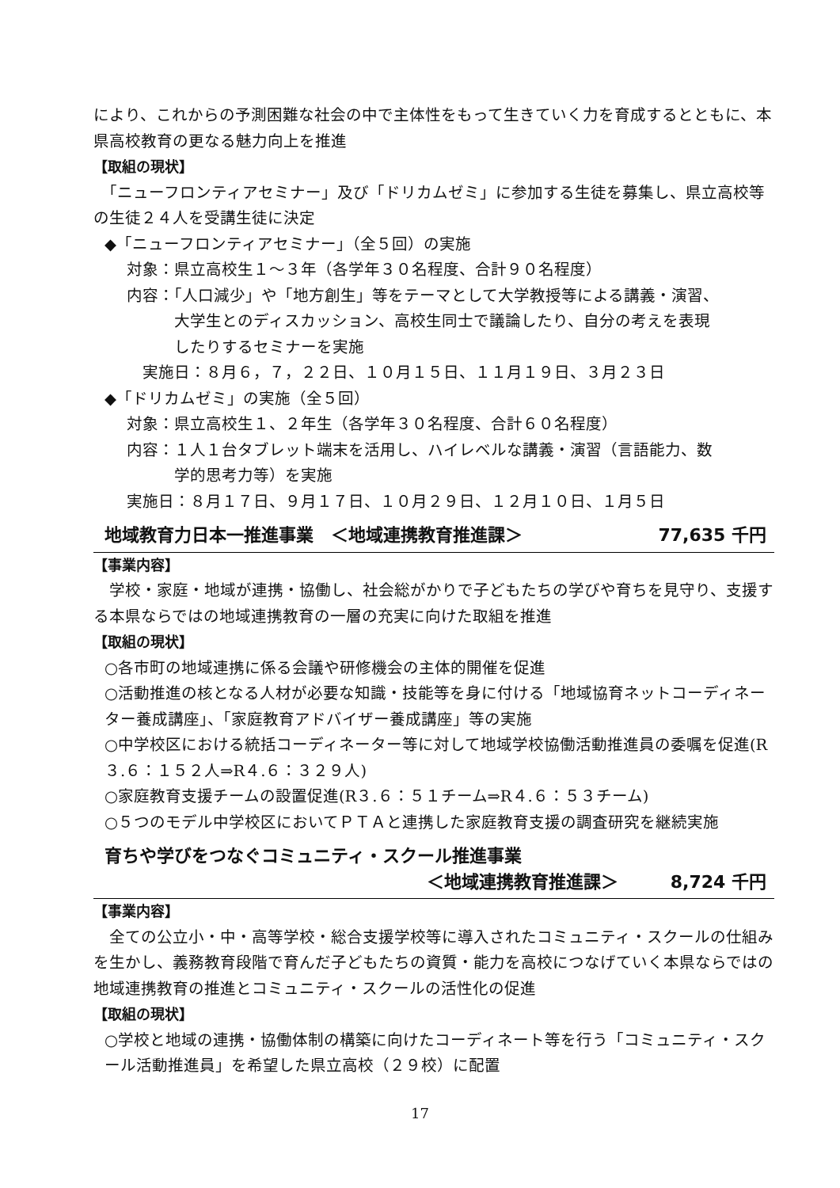により、これからの予測困難な社会の中で主体性をもって生きていく力を育成するとともに、本県高校教育の更なる魅力向上を推進
【取組の現状】
　「ニューフロンティアセミナー」及び「ドリカムゼミ」に参加する生徒を募集し、県立高校等の生徒２４人を受講生徒に決定
◆「ニューフロンティアセミナー」（全５回）の実施
対象：県立高校生１～３年（各学年３０名程度、合計９０名程度）
内容：「人口減少」や「地方創生」等をテーマとして大学教授等による講義・演習、
　　　大学生とのディスカッション、高校生同士で議論したり、自分の考えを表現
　　　したりするセミナーを実施
　実施日：８月６，７，２２日、１０月１５日、１１月１９日、３月２３日
◆「ドリカムゼミ」の実施（全５回）
対象：県立高校生１、２年生（各学年３０名程度、合計６０名程度）
内容：１人１台タブレット端末を活用し、ハイレベルな講義・演習（言語能力、数
　　　学的思考力等）を実施
実施日：８月１７日、９月１７日、１０月２９日、１２月１０日、１月５日
地域教育力日本一推進事業　＜地域連携教育推進課＞ 77,635 千円
【事業内容】
　学校・家庭・地域が連携・協働し、社会総がかりで子どもたちの学びや育ちを見守り、支援する本県ならではの地域連携教育の一層の充実に向けた取組を推進
【取組の現状】
○各市町の地域連携に係る会議や研修機会の主体的開催を促進
○活動推進の核となる人材が必要な知識・技能等を身に付ける「地域協育ネットコーディネーター養成講座」、「家庭教育アドバイザー養成講座」等の実施
○中学校区における統括コーディネーター等に対して地域学校協働活動推進員の委嘱を促進(R３.６：１５２人⇒R４.６：３２９人)
○家庭教育支援チームの設置促進(R３.６：５１チーム⇒R４.６：５３チーム)
○５つのモデル中学校区においてＰＴＡと連携した家庭教育支援の調査研究を継続実施
育ちや学びをつなぐコミュニティ・スクール推進事業
＜地域連携教育推進課＞　　　8,724 千円
【事業内容】
　全ての公立小・中・高等学校・総合支援学校等に導入されたコミュニティ・スクールの仕組みを生かし、義務教育段階で育んだ子どもたちの資質・能力を高校につなげていく本県ならではの地域連携教育の推進とコミュニティ・スクールの活性化の促進
【取組の現状】
○学校と地域の連携・協働体制の構築に向けたコーディネート等を行う「コミュニティ・スクール活動推進員」を希望した県立高校（２９校）に配置
17